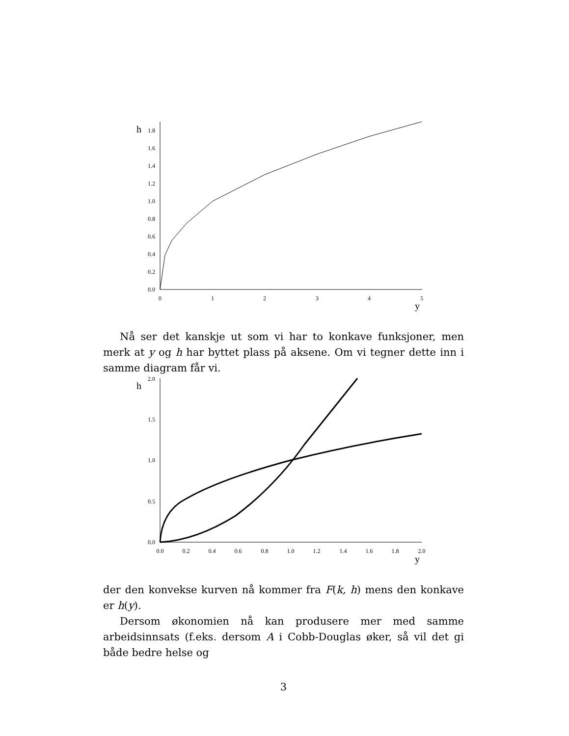h
y
0.0
0.2
0.4
0.6
0.8
1.0
1.2
1.4
1.6
1.8
0
1
2
3
4
5
Nå ser det kanskje ut som vi har to konkave funksjoner, men merk at y og h har byttet plass på aksene. Om vi tegner dette inn i samme diagram får vi.
h
y
0.0
1.0
0.5
1.5
2.0
0.0
0.4
0.2
0.6
0.8
1.0
1.2
1.4
1.6
1.8
2.0
der den konvekse kurven nå kommer fra F(k, h) mens den konkave er h(y).
Dersom økonomien nå kan produsere mer med samme arbeidsinnsats (f.eks. dersom A i Cobb-Douglas øker, så vil det gi både bedre helse og
3